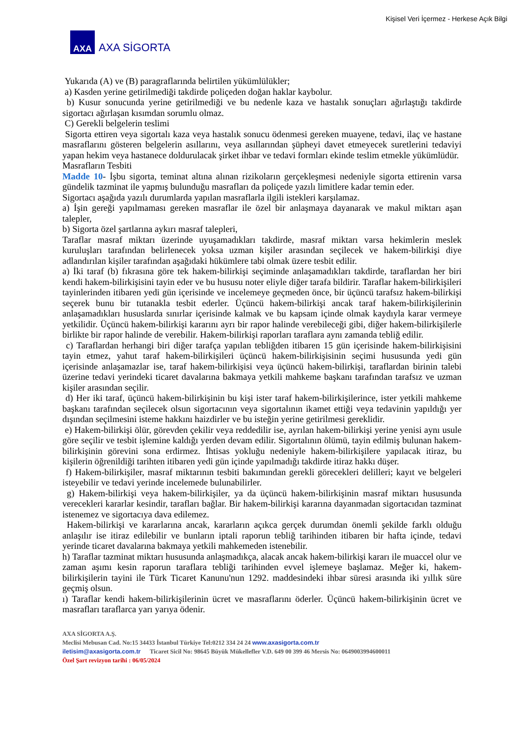Kişisel Veri İçermez - Herkese Açık Bilgi
AXA
AXA SİGORTA
Yukarıda (A) ve (B) paragraflarında belirtilen yükümlülükler;
a) Kasden yerine getirilmediği takdirde poliçeden doğan haklar kaybolur.
b) Kusur sonucunda yerine getirilmediği ve bu nedenle kaza ve hastalık sonuçları ağırlaştığı takdirde sigortacı ağırlaşan kısımdan sorumlu olmaz.
C) Gerekli belgelerin teslimi
Sigorta ettiren veya sigortalı kaza veya hastalık sonucu ödenmesi gereken muayene, tedavi, ilaç ve hastane masraflarını gösteren belgelerin asıllarını, veya asıllarından şüpheyi davet etmeyecek suretlerini tedaviyi yapan hekim veya hastanece doldurulacak şirket ihbar ve tedavi formları ekinde teslim etmekle yükümlüdür.
Masrafların Tesbiti
Madde 10- İşbu sigorta, teminat altına alınan rizikoların gerçekleşmesi nedeniyle sigorta ettirenin varsa gündelik tazminat ile yapmış bulunduğu masrafları da poliçede yazılı limitlere kadar temin eder.
Sigortacı aşağıda yazılı durumlarda yapılan masraflarla ilgili istekleri karşılamaz.
a) İşin gereği yapılmaması gereken masraflar ile özel bir anlaşmaya dayanarak ve makul miktarı aşan talepler,
b) Sigorta özel şartlarına aykırı masraf talepleri,
Taraflar masraf miktarı üzerinde uyuşamadıkları takdirde, masraf miktarı varsa hekimlerin meslek kuruluşları tarafından belirlenecek yoksa uzman kişiler arasından seçilecek ve hakem-bilirkişi diye adlandırılan kişiler tarafından aşağıdaki hükümlere tabi olmak üzere tesbit edilir.
a) İki taraf (b) fıkrasına göre tek hakem-bilirkişi seçiminde anlaşamadıkları takdirde, taraflardan her biri kendi hakem-bilirkişisini tayin eder ve bu hususu noter eliyle diğer tarafa bildirir. Taraflar hakem-bilirkişileri tayinlerinden itibaren yedi gün içerisinde ve incelemeye geçmeden önce, bir üçüncü tarafsız hakem-bilirkişi seçerek bunu bir tutanakla tesbit ederler. Üçüncü hakem-bilirkişi ancak taraf hakem-bilirkişilerinin anlaşamadıkları hususlarda sınırlar içerisinde kalmak ve bu kapsam içinde olmak kaydıyla karar vermeye yetkilidir. Üçüncü hakem-bilirkişi kararını ayrı bir rapor halinde verebileceği gibi, diğer hakem-bilirkişilerle birlikte bir rapor halinde de verebilir. Hakem-bilirkişi raporları taraflara aynı zamanda tebliğ edilir.
c) Taraflardan herhangi biri diğer tarafça yapılan tebliğden itibaren 15 gün içerisinde hakem-bilirkişisini tayin etmez, yahut taraf hakem-bilirkişileri üçüncü hakem-bilirkişisinin seçimi hususunda yedi gün içerisinde anlaşamazlar ise, taraf hakem-bilirkişisi veya üçüncü hakem-bilirkişi, taraflardan birinin talebi üzerine tedavi yerindeki ticaret davalarına bakmaya yetkili mahkeme başkanı tarafından tarafsız ve uzman kişiler arasından seçilir.
d) Her iki taraf, üçüncü hakem-bilirkişinin bu kişi ister taraf hakem-bilirkişilerince, ister yetkili mahkeme başkanı tarafından seçilecek olsun sigortacının veya sigortalının ikamet ettiği veya tedavinin yapıldığı yer dışından seçilmesini isteme hakkını haizdirler ve bu isteğin yerine getirilmesi gereklidir.
e) Hakem-bilirkişi ölür, görevden çekilir veya reddedilir ise, ayrılan hakem-bilirkişi yerine yenisi aynı usule göre seçilir ve tesbit işlemine kaldığı yerden devam edilir. Sigortalının ölümü, tayin edilmiş bulunan hakem-bilirkişinin görevini sona erdirmez. İhtisas yokluğu nedeniyle hakem-bilirkişilere yapılacak itiraz, bu kişilerin öğrenildiği tarihten itibaren yedi gün içinde yapılmadığı takdirde itiraz hakkı düşer.
f) Hakem-bilirkişiler, masraf miktarının tesbiti bakımından gerekli görecekleri delilleri; kayıt ve belgeleri isteyebilir ve tedavi yerinde incelemede bulunabilirler.
g) Hakem-bilirkişi veya hakem-bilirkişiler, ya da üçüncü hakem-bilirkişinin masraf miktarı hususunda verecekleri kararlar kesindir, tarafları bağlar. Bir hakem-bilirkişi kararına dayanmadan sigortacıdan tazminat istenemez ve sigortacıya dava edilemez.
Hakem-bilirkişi ve kararlarına ancak, kararların açıkca gerçek durumdan önemli şekilde farklı olduğu anlaşılır ise itiraz edilebilir ve bunların iptali raporun tebliğ tarihinden itibaren bir hafta içinde, tedavi yerinde ticaret davalarına bakmaya yetkili mahkemeden istenebilir.
h) Taraflar tazminat miktarı hususunda anlaşmadıkça, alacak ancak hakem-bilirkişi kararı ile muaccel olur ve zaman aşımı kesin raporun taraflara tebliği tarihinden evvel işlemeye başlamaz. Meğer ki, hakem-bilirkişilerin tayini ile Türk Ticaret Kanunu'nun 1292. maddesindeki ihbar süresi arasında iki yıllık süre geçmiş olsun.
ı) Taraflar kendi hakem-bilirkişilerinin ücret ve masraflarını öderler. Üçüncü hakem-bilirkişinin ücret ve masrafları taraflarca yarı yarıya ödenir.
AXA SİGORTA A.Ş.
Meclisi Mebusan Cad. No:15 34433 İstanbul Türkiye Tel:0212 334 24 24 www.axasigorta.com.tr
iletisim@axasigorta.com.tr Ticaret Sicil No: 98645 Büyük Mükellefler V.D. 649 00 399 46 Mersis No: 0649003994600011
Özel Şart revizyon tarihi : 06/05/2024